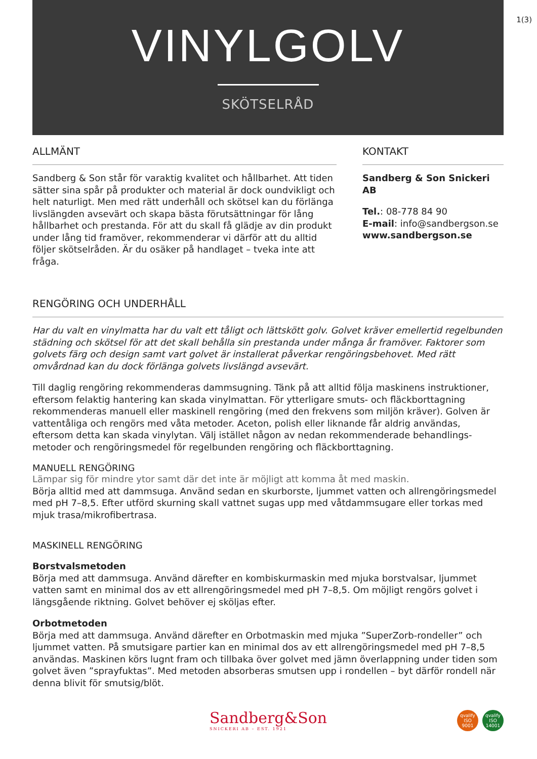1(3)
VINYLGOLV
SKÖTSELRÅD
ALLMÄNT
Sandberg & Son står för varaktig kvalitet och hållbarhet. Att tiden sätter sina spår på produkter och material är dock oundvikligt och helt naturligt. Men med rätt underhåll och skötsel kan du förlänga livslängden avsevärt och skapa bästa förutsättningar för lång hållbarhet och prestanda. För att du skall få glädje av din produkt under lång tid framöver, rekommenderar vi därför att du alltid följer skötselråden. Är du osäker på handlaget – tveka inte att fråga.
KONTAKT
Sandberg & Son Snickeri AB
Tel.: 08-778 84 90
E-mail: info@sandbergson.se
www.sandbergson.se
RENGÖRING OCH UNDERHÅLL
Har du valt en vinylmatta har du valt ett tåligt och lättskött golv. Golvet kräver emellertid regelbunden städning och skötsel för att det skall behålla sin prestanda under många år framöver. Faktorer som golvets färg och design samt vart golvet är installerat påverkar rengöringsbehovet. Med rätt omvårdnad kan du dock förlänga golvets livslängd avsevärt.
Till daglig rengöring rekommenderas dammsugning. Tänk på att alltid följa maskinens instruktioner, eftersom felaktig hantering kan skada vinylmattan. För ytterligare smuts- och fläckborttagning rekommenderas manuell eller maskinell rengöring (med den frekvens som miljön kräver). Golven är vattentåliga och rengörs med våta metoder. Aceton, polish eller liknande får aldrig användas, eftersom detta kan skada vinylytan. Välj istället någon av nedan rekommenderade behandlings-metoder och rengöringsmedel för regelbunden rengöring och fläckborttagning.
MANUELL RENGÖRING
Lämpar sig för mindre ytor samt där det inte är möjligt att komma åt med maskin.
Börja alltid med att dammsuga. Använd sedan en skurborste, ljummet vatten och allrengöringsmedel med pH 7–8,5. Efter utförd skurning skall vattnet sugas upp med våtdammsugare eller torkas med mjuk trasa/mikrofibertrasa.
MASKINELL RENGÖRING
Borstvalsmetoden
Börja med att dammsuga. Använd därefter en kombiskurmaskin med mjuka borstvalsar, ljummet vatten samt en minimal dos av ett allrengöringsmedel med pH 7–8,5. Om möjligt rengörs golvet i längsgående riktning. Golvet behöver ej sköljas efter.
Orbotmetoden
Börja med att dammsuga. Använd därefter en Orbotmaskin med mjuka ”SuperZorb-rondeller” och ljummet vatten. På smutsigare partier kan en minimal dos av ett allrengöringsmedel med pH 7–8,5 användas. Maskinen körs lugnt fram och tillbaka över golvet med jämn överlappning under tiden som golvet även ”sprayfuktas”. Med metoden absorberas smutsen upp i rondellen – byt därför rondell när denna blivit för smutsig/blöt.
Sandberg&Son
SNICKERI AB – EST. 1921
qvalify
ISO
9001 qvalify
ISO
14001